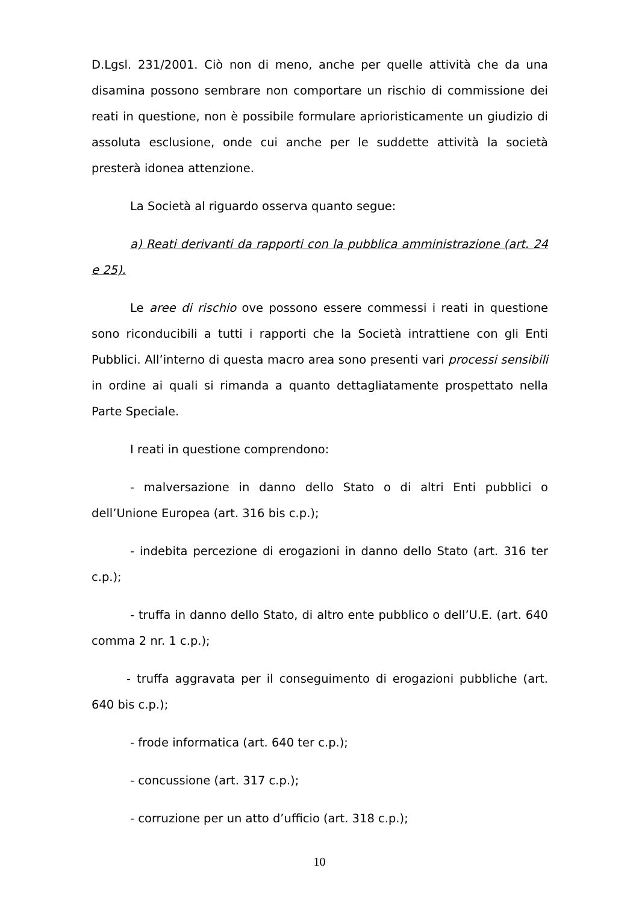D.Lgsl. 231/2001. Ciò non di meno, anche per quelle attività che da una disamina possono sembrare non comportare un rischio di commissione dei reati in questione, non è possibile formulare aprioristicamente un giudizio di assoluta esclusione, onde cui anche per le suddette attività la società presterà idonea attenzione.
La Società al riguardo osserva quanto segue:
a) Reati derivanti da rapporti con la pubblica amministrazione (art. 24 e 25).
Le aree di rischio ove possono essere commessi i reati in questione sono riconducibili a tutti i rapporti che la Società intrattiene con gli Enti Pubblici. All’interno di questa macro area sono presenti vari processi sensibili in ordine ai quali si rimanda a quanto dettagliatamente prospettato nella Parte Speciale.
I reati in questione comprendono:
- malversazione in danno dello Stato o di altri Enti pubblici o dell’Unione Europea (art. 316 bis c.p.);
- indebita percezione di erogazioni in danno dello Stato (art. 316 ter c.p.);
- truffa in danno dello Stato, di altro ente pubblico o dell’U.E. (art. 640 comma 2 nr. 1 c.p.);
- truffa aggravata per il conseguimento di erogazioni pubbliche (art. 640 bis c.p.);
- frode informatica (art. 640 ter c.p.);
- concussione (art. 317 c.p.);
- corruzione per un atto d’ufficio (art. 318 c.p.);
10